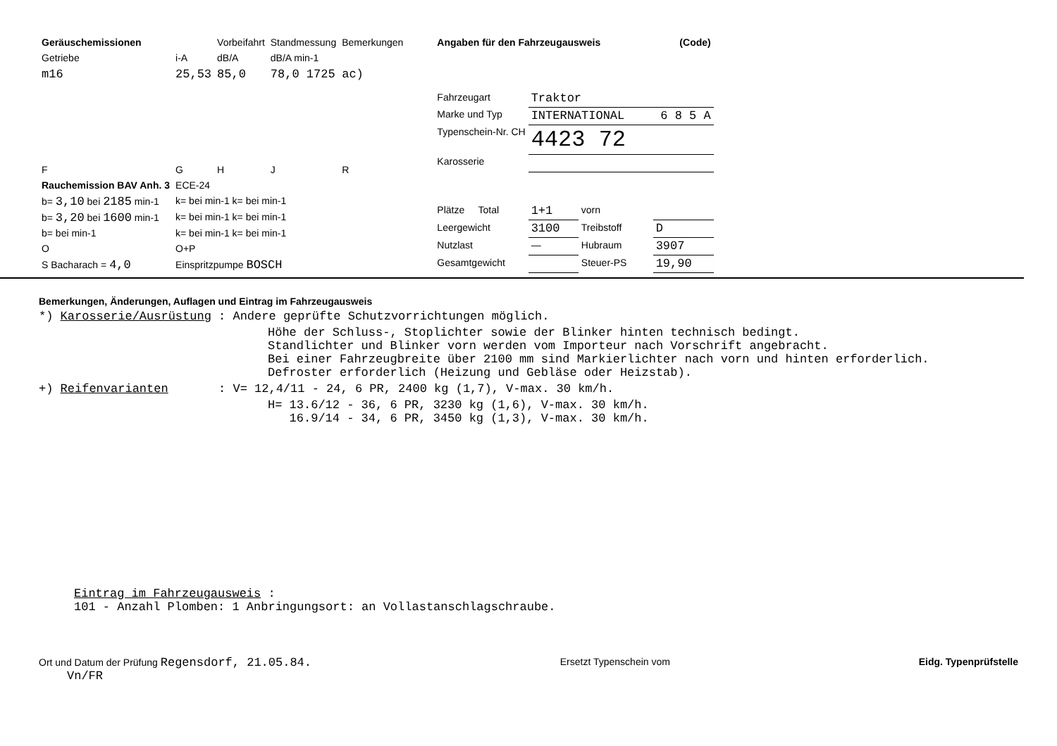| Geräuschemissionen | | Vorbeifahrt | Standmessung | Bemerkungen |
| Getriebe | i-A | dB/A | dB/A min-1 | |
| m16 | 25,53 | 85,0 | 78,0 1725 | ac) |
| F | G | H | J | R |
| Rauchemission BAV Anh. 3 | ECE-24 | | | |
| b= 3,10 bei 2185 min-1 | k= bei min-1 k= bei min-1 | | | |
| b= 3,20 bei 1600 min-1 | k= bei min-1 k= bei min-1 | | | |
| b= bei min-1 | k= bei min-1 k= bei min-1 | | | |
| O | O+P | | | |
| S Bacharach = 4,0 | Einspritzpumpe BOSCH | | | |
| Angaben für den Fahrzeugausweis | | | (Code) |
| --- | --- | --- | --- |
| Fahrzeugart | Traktor | | |
| Marke und Typ | INTERNATIONAL 6 8 5 A | | |
| Typenschein-Nr. CH | 4423 72 | | |
| Karosserie | | | |
| Plätze Total | 1+1 | vorn | |
| Leergewicht | 3100 | Treibstoff | D |
| Nutzlast | — | Hubraum | 3907 |
| Gesamtgewicht | | Steuer-PS | 19,90 |
Bemerkungen, Änderungen, Auflagen und Eintrag im Fahrzeugausweis
*) Karosserie/Ausrüstung : Andere geprüfte Schutzvorrichtungen möglich.
Höhe der Schluss-, Stoplichter sowie der Blinker hinten technisch bedingt.
Standlichter und Blinker vorn werden vom Importeur nach Vorschrift angebracht.
Bei einer Fahrzeugbreite über 2100 mm sind Markierlichter nach vorn und hinten erforderlich.
Defroster erforderlich (Heizung und Gebläse oder Heizstab).
+) Reifenvarianten : V= 12,4/11 - 24, 6 PR, 2400 kg (1,7), V-max. 30 km/h.
H= 13.6/12 - 36, 6 PR, 3230 kg (1,6), V-max. 30 km/h.
16.9/14 - 34, 6 PR, 3450 kg (1,3), V-max. 30 km/h.
Eintrag im Fahrzeugausweis :
101 - Anzahl Plomben: 1 Anbringungsort: an Vollastanschlagschraube.
Ort und Datum der Prüfung Regensdorf, 21.05.84.
Vn/FR
Ersetzt Typenschein vom Eidg. Typenprüfstelle